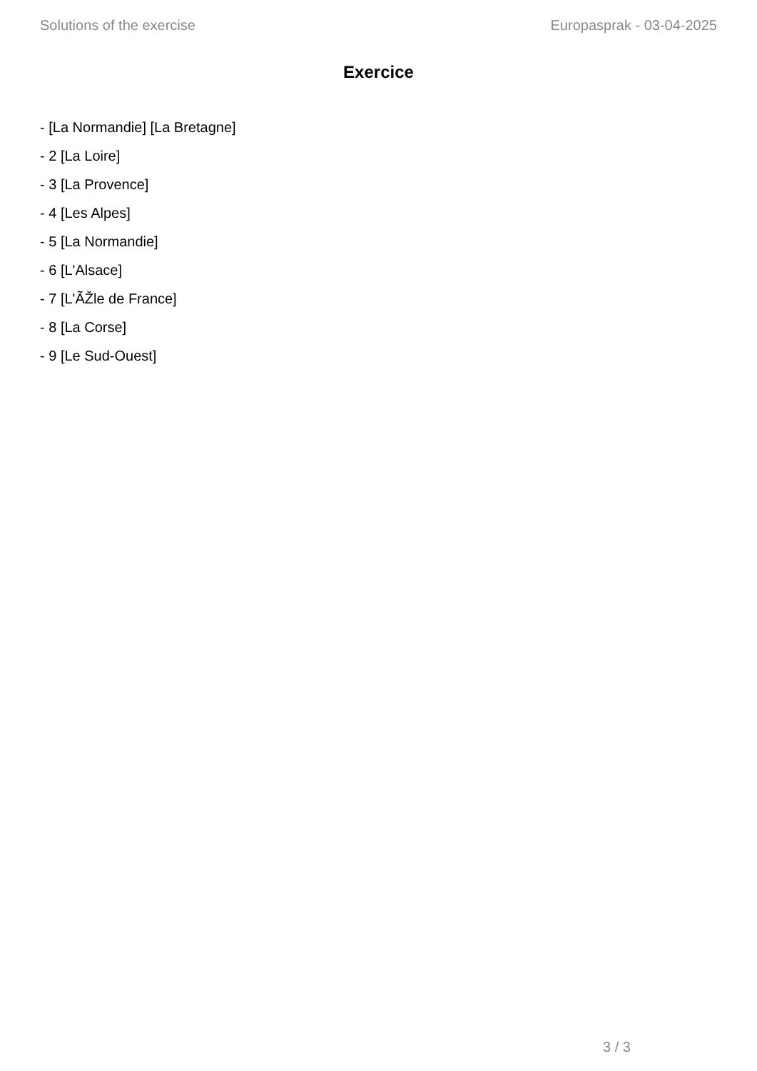Solutions of the exercise Europasprak - 03-04-2025
Exercice
- [La Normandie] [La Bretagne]
- 2 [La Loire]
- 3 [La Provence]
- 4 [Les Alpes]
- 5 [La Normandie]
- 6 [L'Alsace]
- 7 [L'ÃŽle de France]
- 8 [La Corse]
- 9 [Le Sud-Ouest]
3 / 3